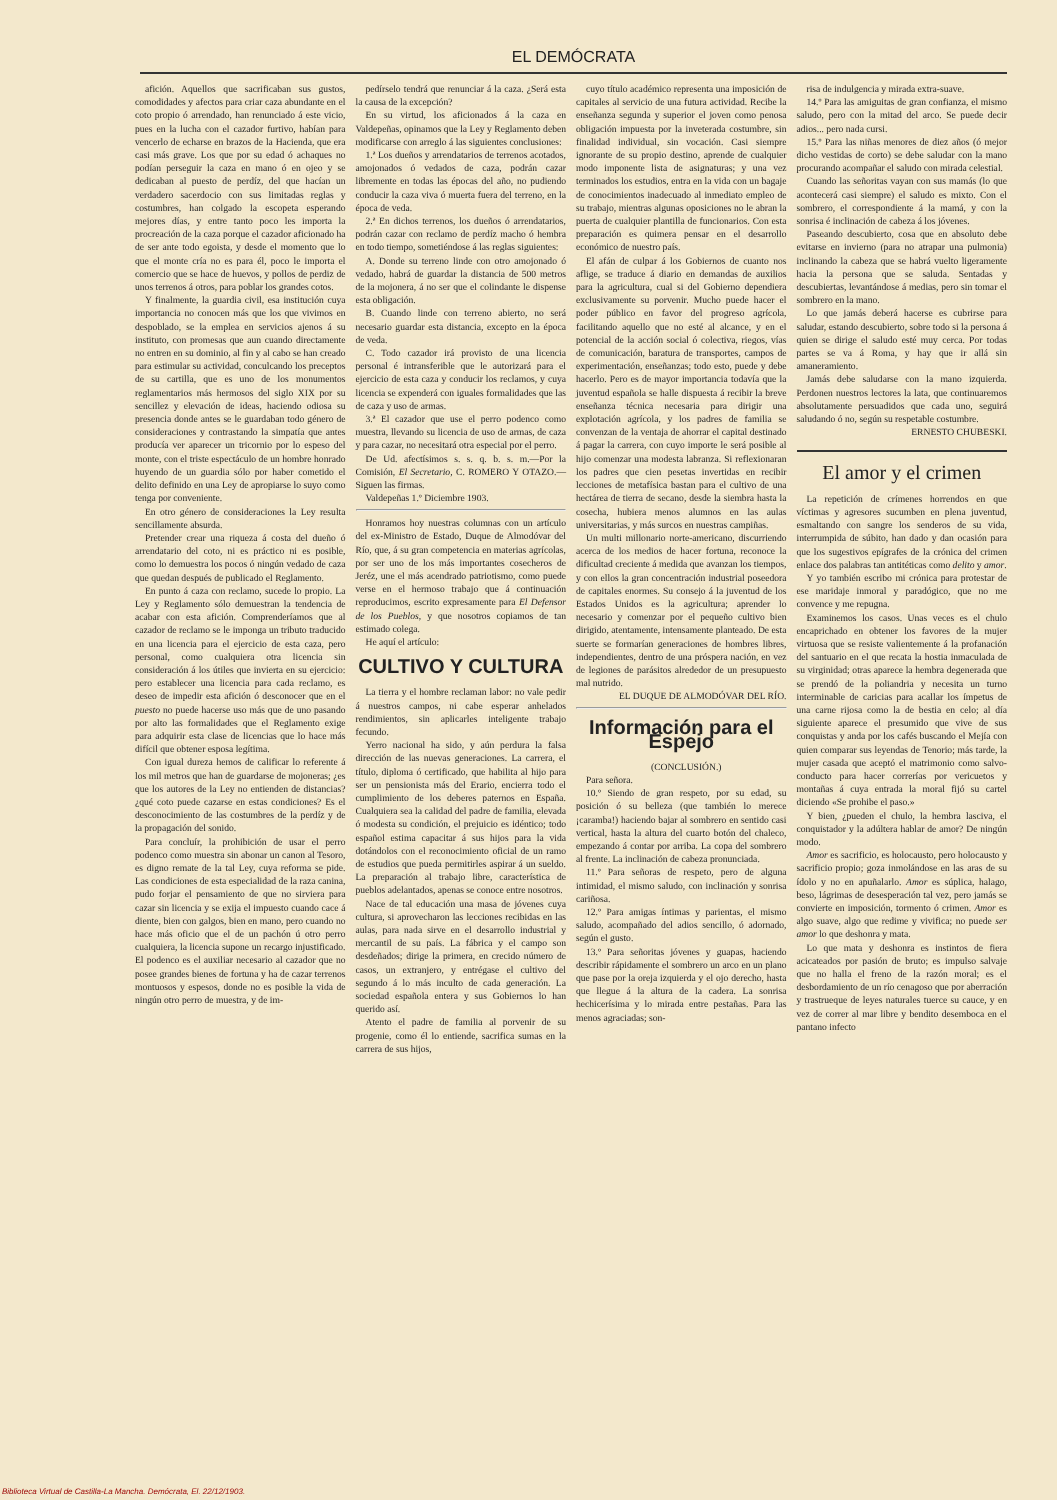EL DEMÓCRATA
afición. Aquellos que sacrificaban sus gustos, comodidades y afectos para criar caza abundante en el coto propio ó arrendado, han renunciado á este vicio, pues en la lucha con el cazador furtivo, habían para vencerlo de echarse en brazos de la Hacienda, que era casi más grave. Los que por su edad ó achaques no podían perseguir la caza en mano ó en ojeo y se dedicaban al puesto de perdíz, del que hacían un verdadero sacerdocio con sus limitadas reglas y costumbres, han colgado la escopeta esperando mejores días, y entre tanto poco les importa la procreación de la caza porque el cazador aficionado ha de ser ante todo egoista, y desde el momento que lo que el monte cría no es para él, poco le importa el comercio que se hace de huevos, y pollos de perdiz de unos terrenos á otros, para poblar los grandes cotos.
Y finalmente, la guardia civil, esa institución cuya importancia no conocen más que los que vivimos en despoblado, se la emplea en servicios ajenos á su instituto, con promesas que aun cuando directamente no entren en su dominio, al fin y al cabo se han creado para estimular su actividad, conculcando los preceptos de su cartilla, que es uno de los monumentos reglamentarios más hermosos del siglo XIX por su sencillez y elevación de ideas, haciendo odiosa su presencia donde antes se le guardaban todo género de consideraciones y contrastando la simpatía que antes producía ver aparecer un tricornio por lo espeso del monte, con el triste espectáculo de un hombre honrado huyendo de un guardia sólo por haber cometido el delito definido en una Ley de apropiarse lo suyo como tenga por conveniente.
En otro género de consideraciones la Ley resulta sencillamente absurda.
Pretender crear una riqueza á costa del dueño ó arrendatario del coto, ni es práctico ni es posible, como lo demuestra los pocos ó ningún vedado de caza que quedan después de publicado el Reglamento.
En punto á caza con reclamo, sucede lo propio. La Ley y Reglamento sólo demuestran la tendencia de acabar con esta afición. Comprenderíamos que al cazador de reclamo se le imponga un tributo traducido en una licencia para el ejercicio de esta caza, pero personal, como cualquiera otra licencia sin consideración á los útiles que invierta en su ejercicio: pero establecer una licencia para cada reclamo, es deseo de impedir esta afición ó desconocer que en el puesto no puede hacerse uso más que de uno pasando por alto las formalidades que el Reglamento exige para adquirir esta clase de licencias que lo hace más difícil que obtener esposa legítima.
Con igual dureza hemos de calificar lo referente á los mil metros que han de guardarse de mojoneras; ¿es que los autores de la Ley no entienden de distancias? ¿qué coto puede cazarse en estas condiciones? Es el desconocimiento de las costumbres de la perdíz y de la propagación del sonido.
Para concluír, la prohibición de usar el perro podenco como muestra sin abonar un canon al Tesoro, es digno remate de la tal Ley, cuya reforma se pide. Las condiciones de esta especialidad de la raza canina, pudo forjar el pensamiento de que no sirviera para cazar sin licencia y se exija el impuesto cuando cace á diente, bien con galgos, bien en mano, pero cuando no hace más oficio que el de un pachón ú otro perro cualquiera, la licencia supone un recargo injustificado. El podenco es el auxiliar necesario al cazador que no posee grandes bienes de fortuna y ha de cazar terrenos montuosos y espesos, donde no es posible la vida de ningún otro perro de muestra, y de im-
pedírselo tendrá que renunciar á la caza. ¿Será esta la causa de la excepción?
En su virtud, los aficionados á la caza en Valdepeñas, opinamos que la Ley y Reglamento deben modificarse con arreglo á las siguientes conclusiones:
1.ª Los dueños y arrendatarios de terrenos acotados, amojonados ó vedados de caza, podrán cazar libremente en todas las épocas del año, no pudiendo conducir la caza viva ó muerta fuera del terreno, en la época de veda.
2.ª En dichos terrenos, los dueños ó arrendatarios, podrán cazar con reclamo de perdíz macho ó hembra en todo tiempo, sometiéndose á las reglas siguientes:
A. Donde su terreno linde con otro amojonado ó vedado, habrá de guardar la distancia de 500 metros de la mojonera, á no ser que el colindante le dispense esta obligación.
B. Cuando linde con terreno abierto, no será necesario guardar esta distancia, excepto en la época de veda.
C. Todo cazador irá provisto de una licencia personal é intransferible que le autorizará para el ejercicio de esta caza y conducir los reclamos, y cuya licencia se expenderá con iguales formalidades que las de caza y uso de armas.
3.ª El cazador que use el perro podenco como muestra, llevando su licencia de uso de armas, de caza y para cazar, no necesitará otra especial por el perro.
De Ud. afectísimos s. s. q. b. s. m.—Por la Comisión, El Secretario, C. ROMERO Y OTAZO.—Siguen las firmas.
Valdepeñas 1.º Diciembre 1903.
Honramos hoy nuestras columnas con un artículo del ex-Ministro de Estado, Duque de Almodóvar del Río, que, á su gran competencia en materias agrícolas, por ser uno de los más importantes cosecheros de Jeréz, une el más acendrado patriotismo, como puede verse en el hermoso trabajo que á continuación reproducimos, escrito expresamente para El Defensor de los Pueblos, y que nosotros copiamos de tan estimado colega.
He aquí el artículo:
CULTIVO Y CULTURA
La tierra y el hombre reclaman labor: no vale pedir á nuestros campos, ni cabe esperar anhelados rendimientos, sin aplicarles inteligente trabajo fecundo.
Yerro nacional ha sido, y aún perdura la falsa dirección de las nuevas generaciones. La carrera, el título, diploma ó certificado, que habilita al hijo para ser un pensionista más del Erario, encierra todo el cumplimiento de los deberes paternos en España. Cualquiera sea la calidad del padre de familia, elevada ó modesta su condición, el prejuicio es idéntico; todo español estima capacitar á sus hijos para la vida dotándolos con el reconocimiento oficial de un ramo de estudios que pueda permitirles aspirar á un sueldo. La preparación al trabajo libre, característica de pueblos adelantados, apenas se conoce entre nosotros.
Nace de tal educación una masa de jóvenes cuya cultura, si aprovecharon las lecciones recibidas en las aulas, para nada sirve en el desarrollo industrial y mercantil de su país. La fábrica y el campo son desdeñados; dirige la primera, en crecido número de casos, un extranjero, y entrégase el cultivo del segundo á lo más inculto de cada generación. La sociedad española entera y sus Gobiernos lo han querido así.
Atento el padre de familia al porvenir de su progenie, como él lo entiende, sacrifica sumas en la carrera de sus hijos,
cuyo título académico representa una imposición de capitales al servicio de una futura actividad. Recibe la enseñanza segunda y superior el joven como penosa obligación impuesta por la inveterada costumbre, sin finalidad individual, sin vocación. Casi siempre ignorante de su propio destino, aprende de cualquier modo imponente lista de asignaturas; y una vez terminados los estudios, entra en la vida con un bagaje de conocimientos inadecuado al inmediato empleo de su trabajo, mientras algunas oposiciones no le abran la puerta de cualquier plantilla de funcionarios. Con esta preparación es quimera pensar en el desarrollo económico de nuestro país.
El afán de culpar á los Gobiernos de cuanto nos aflige, se traduce á diario en demandas de auxilios para la agricultura, cual si del Gobierno dependiera exclusivamente su porvenir. Mucho puede hacer el poder público en favor del progreso agrícola, facilitando aquello que no esté al alcance, y en el potencial de la acción social ó colectiva, riegos, vías de comunicación, baratura de transportes, campos de experimentación, enseñanzas; todo esto, puede y debe hacerlo. Pero es de mayor importancia todavía que la juventud española se halle dispuesta á recibir la breve enseñanza técnica necesaria para dirigir una explotación agrícola, y los padres de familia se convenzan de la ventaja de ahorrar el capital destinado á pagar la carrera, con cuyo importe le será posible al hijo comenzar una modesta labranza. Si reflexionaran los padres que cien pesetas invertidas en recibir lecciones de metafísica bastan para el cultivo de una hectárea de tierra de secano, desde la siembra hasta la cosecha, hubiera menos alumnos en las aulas universitarias, y más surcos en nuestras campiñas.
Un multi millonario norte-americano, discurriendo acerca de los medios de hacer fortuna, reconoce la dificultad creciente á medida que avanzan los tiempos, y con ellos la gran concentración industrial poseedora de capitales enormes. Su consejo á la juventud de los Estados Unidos es la agricultura; aprender lo necesario y comenzar por el pequeño cultivo bien dirigido, atentamente, intensamente planteado. De esta suerte se formarían generaciones de hombres libres, independientes, dentro de una próspera nación, en vez de legiones de parásitos alrededor de un presupuesto mal nutrido.
EL DUQUE DE ALMODÓVAR DEL RÍO.
Información para el Espejo
(CONCLUSIÓN.)
Para señora.
10.º Siendo de gran respeto, por su edad, su posición ó su belleza (que también lo merece ¡caramba!) haciendo bajar al sombrero en sentido casi vertical, hasta la altura del cuarto botón del chaleco, empezando á contar por arriba. La copa del sombrero al frente. La inclinación de cabeza pronunciada.
11.º Para señoras de respeto, pero de alguna intimidad, el mismo saludo, con inclinación y sonrisa cariñosa.
12.º Para amigas íntimas y parientas, el mismo saludo, acompañado del adios sencillo, ó adornado, según el gusto.
13.º Para señoritas jóvenes y guapas, haciendo describir rápidamente el sombrero un arco en un plano que pase por la oreja izquierda y el ojo derecho, hasta que llegue á la altura de la cadera. La sonrisa hechicerísima y lo mirada entre pestañas. Para las menos agraciadas; son-
risa de indulgencia y mirada extra-suave.
14.º Para las amiguitas de gran confianza, el mismo saludo, pero con la mitad del arco. Se puede decir adios... pero nada cursi.
15.º Para las niñas menores de diez años (ó mejor dicho vestidas de corto) se debe saludar con la mano procurando acompañar el saludo con mirada celestial.
Cuando las señoritas vayan con sus mamás (lo que acontecerá casi siempre) el saludo es mixto. Con el sombrero, el correspondiente á la mamá, y con la sonrisa é inclinación de cabeza á los jóvenes.
Paseando descubierto, cosa que en absoluto debe evitarse en invierno (para no atrapar una pulmonia) inclinando la cabeza que se habrá vuelto ligeramente hacia la persona que se saluda. Sentadas y descubiertas, levantándose á medias, pero sin tomar el sombrero en la mano.
Lo que jamás deberá hacerse es cubrirse para saludar, estando descubierto, sobre todo si la persona á quien se dirige el saludo esté muy cerca. Por todas partes se va á Roma, y hay que ir allá sin amaneramiento.
Jamás debe saludarse con la mano izquierda. Perdonen nuestros lectores la lata, que continuaremos absolutamente persuadidos que cada uno, seguirá saludando ó no, según su respetable costumbre.
ERNESTO CHUBESKI.
El amor y el crimen
La repetición de crímenes horrendos en que víctimas y agresores sucumben en plena juventud, esmaltando con sangre los senderos de su vida, interrumpida de súbito, han dado y dan ocasión para que los sugestivos epígrafes de la crónica del crimen enlace dos palabras tan antitéticas como delito y amor.
Y yo también escribo mi crónica para protestar de ese maridaje inmoral y paradógico, que no me convence y me repugna.
Examinemos los casos. Unas veces es el chulo encaprichado en obtener los favores de la mujer virtuosa que se resiste valientemente á la profanación del santuario en el que recata la hostia inmaculada de su virginidad; otras aparece la hembra degenerada que se prendó de la poliandria y necesita un turno interminable de caricias para acallar los ímpetus de una carne rijosa como la de bestia en celo; al día siguiente aparece el presumido que vive de sus conquistas y anda por los cafés buscando el Mejía con quien comparar sus leyendas de Tenorio; más tarde, la mujer casada que aceptó el matrimonio como salvo-conducto para hacer correrías por vericuetos y montañas á cuya entrada la moral fijó su cartel diciendo «Se prohibe el paso.»
Y bien, ¿pueden el chulo, la hembra lasciva, el conquistador y la adúltera hablar de amor? De ningún modo.
Amor es sacrificio, es holocausto, pero holocausto y sacrificio propio; goza inmolándose en las aras de su ídolo y no en apuñalarlo. Amor es súplica, halago, beso, lágrimas de desesperación tal vez, pero jamás se convierte en imposición, tormento ó crimen. Amor es algo suave, algo que redime y vivifica; no puede ser amor lo que deshonra y mata.
Lo que mata y deshonra es instintos de fiera acicateados por pasión de bruto; es impulso salvaje que no halla el freno de la razón moral; es el desbordamiento de un río cenagoso que por aberración y trastrueque de leyes naturales tuerce su cauce, y en vez de correr al mar libre y bendito desemboca en el pantano infecto
Biblioteca Virtual de Castilla-La Mancha. Demócrata, El. 22/12/1903.